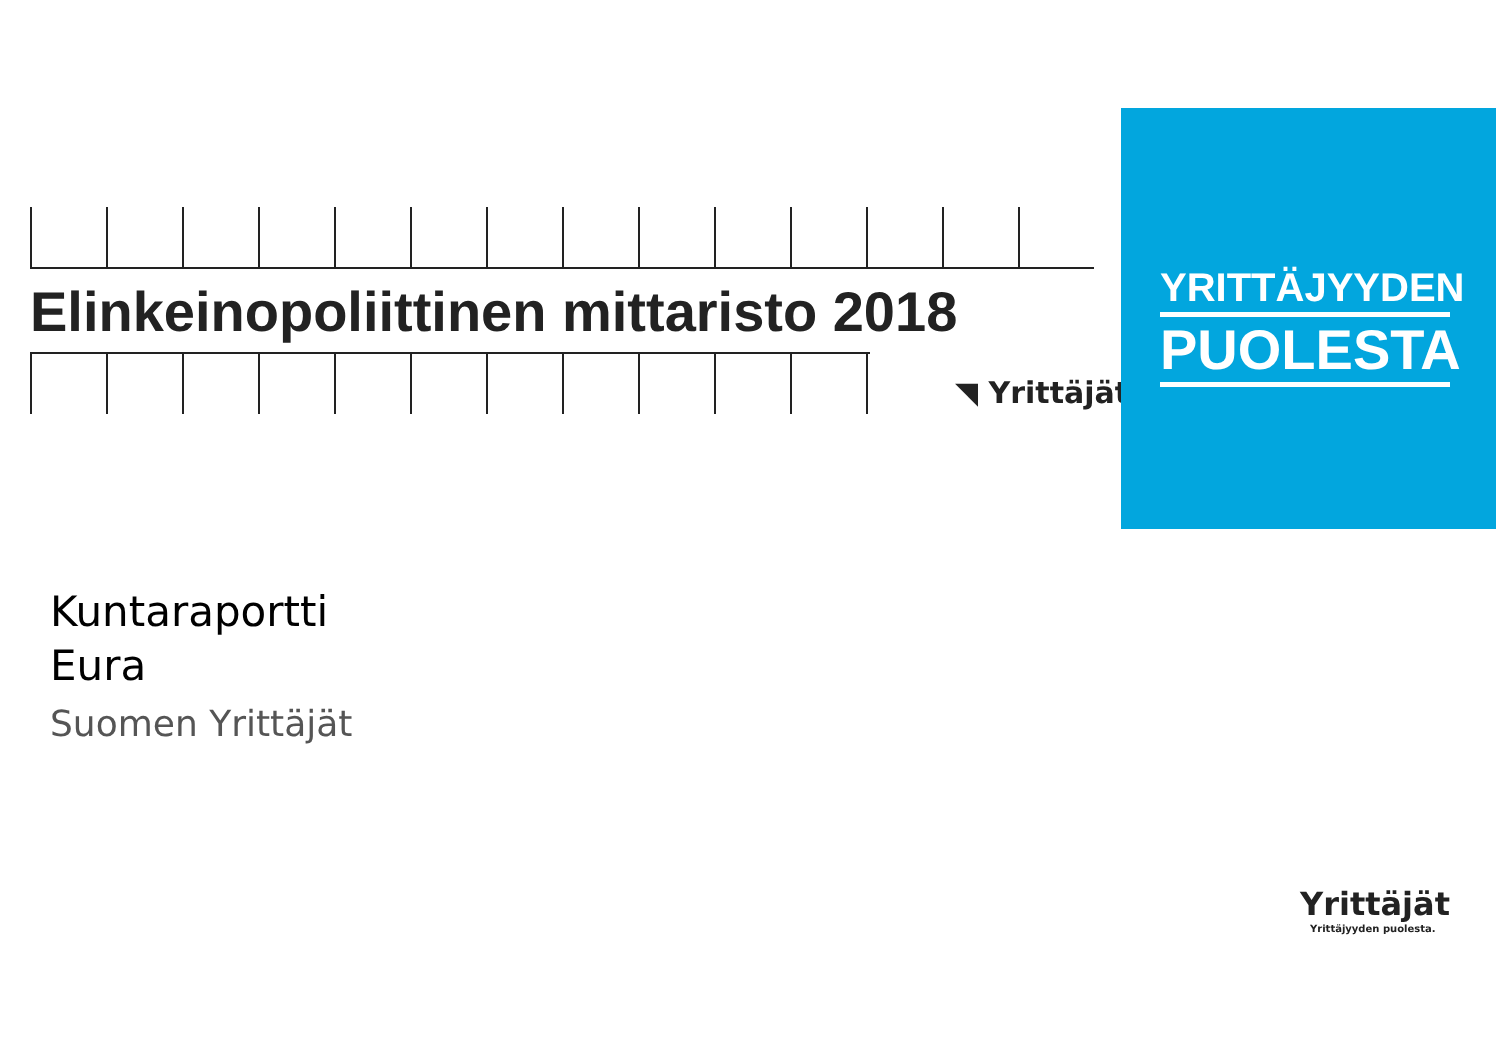Elinkeinopoliittinen mittaristo 2018
◥ Yrittäjät
YRITTÄJYYDEN
PUOLESTA
Kuntaraportti
Eura
Suomen Yrittäjät
Yrittäjät
Yrittäjyyden puolesta.